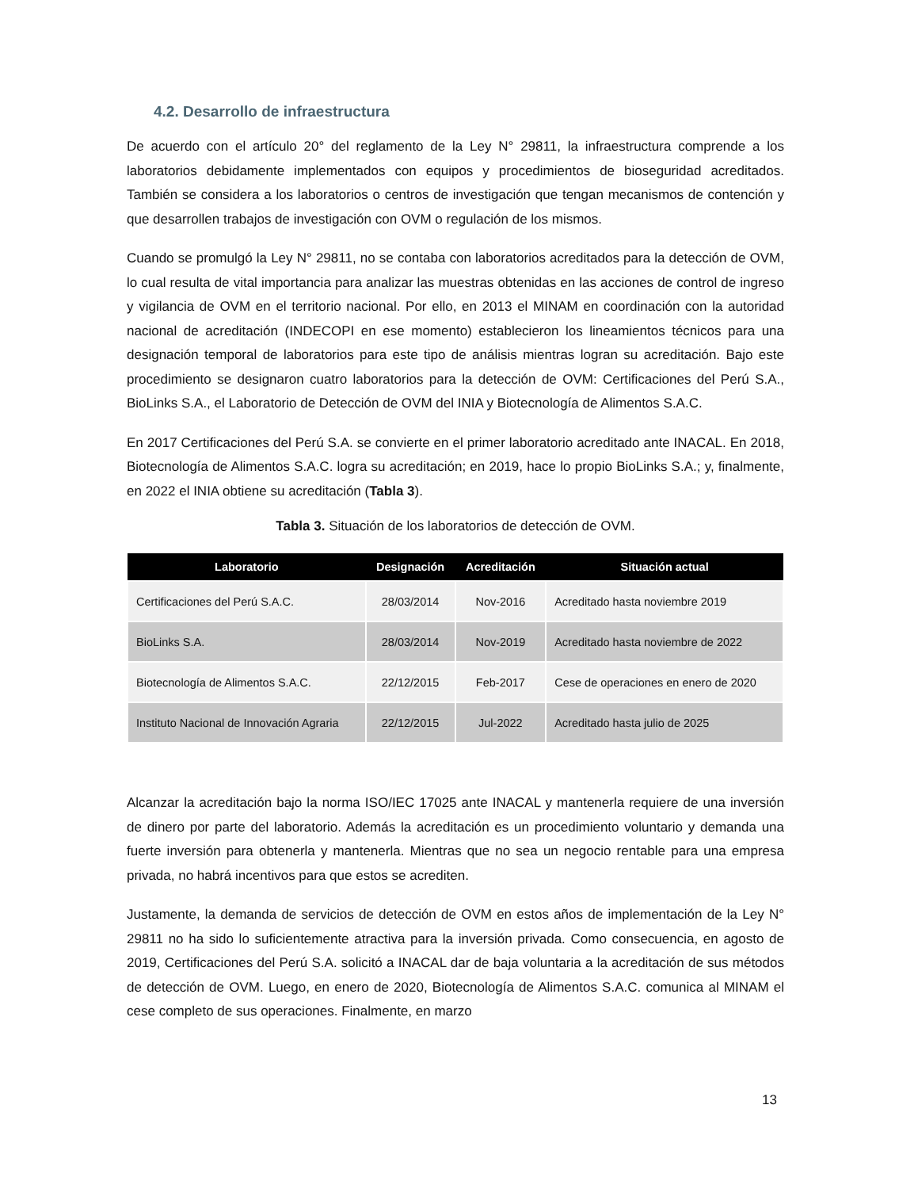4.2. Desarrollo de infraestructura
De acuerdo con el artículo 20° del reglamento de la Ley N° 29811, la infraestructura comprende a los laboratorios debidamente implementados con equipos y procedimientos de bioseguridad acreditados. También se considera a los laboratorios o centros de investigación que tengan mecanismos de contención y que desarrollen trabajos de investigación con OVM o regulación de los mismos.
Cuando se promulgó la Ley N° 29811, no se contaba con laboratorios acreditados para la detección de OVM, lo cual resulta de vital importancia para analizar las muestras obtenidas en las acciones de control de ingreso y vigilancia de OVM en el territorio nacional. Por ello, en 2013 el MINAM en coordinación con la autoridad nacional de acreditación (INDECOPI en ese momento) establecieron los lineamientos técnicos para una designación temporal de laboratorios para este tipo de análisis mientras logran su acreditación. Bajo este procedimiento se designaron cuatro laboratorios para la detección de OVM: Certificaciones del Perú S.A., BioLinks S.A., el Laboratorio de Detección de OVM del INIA y Biotecnología de Alimentos S.A.C.
En 2017 Certificaciones del Perú S.A. se convierte en el primer laboratorio acreditado ante INACAL. En 2018, Biotecnología de Alimentos S.A.C. logra su acreditación; en 2019, hace lo propio BioLinks S.A.; y, finalmente, en 2022 el INIA obtiene su acreditación (Tabla 3).
Tabla 3. Situación de los laboratorios de detección de OVM.
| Laboratorio | Designación | Acreditación | Situación actual |
| --- | --- | --- | --- |
| Certificaciones del Perú S.A.C. | 28/03/2014 | Nov-2016 | Acreditado hasta noviembre 2019 |
| BioLinks S.A. | 28/03/2014 | Nov-2019 | Acreditado hasta noviembre de 2022 |
| Biotecnología de Alimentos S.A.C. | 22/12/2015 | Feb-2017 | Cese de operaciones en enero de 2020 |
| Instituto Nacional de Innovación Agraria | 22/12/2015 | Jul-2022 | Acreditado hasta julio de 2025 |
Alcanzar la acreditación bajo la norma ISO/IEC 17025 ante INACAL y mantenerla requiere de una inversión de dinero por parte del laboratorio. Además la acreditación es un procedimiento voluntario y demanda una fuerte inversión para obtenerla y mantenerla. Mientras que no sea un negocio rentable para una empresa privada, no habrá incentivos para que estos se acrediten.
Justamente, la demanda de servicios de detección de OVM en estos años de implementación de la Ley N° 29811 no ha sido lo suficientemente atractiva para la inversión privada. Como consecuencia, en agosto de 2019, Certificaciones del Perú S.A. solicitó a INACAL dar de baja voluntaria a la acreditación de sus métodos de detección de OVM. Luego, en enero de 2020, Biotecnología de Alimentos S.A.C. comunica al MINAM el cese completo de sus operaciones. Finalmente, en marzo
13